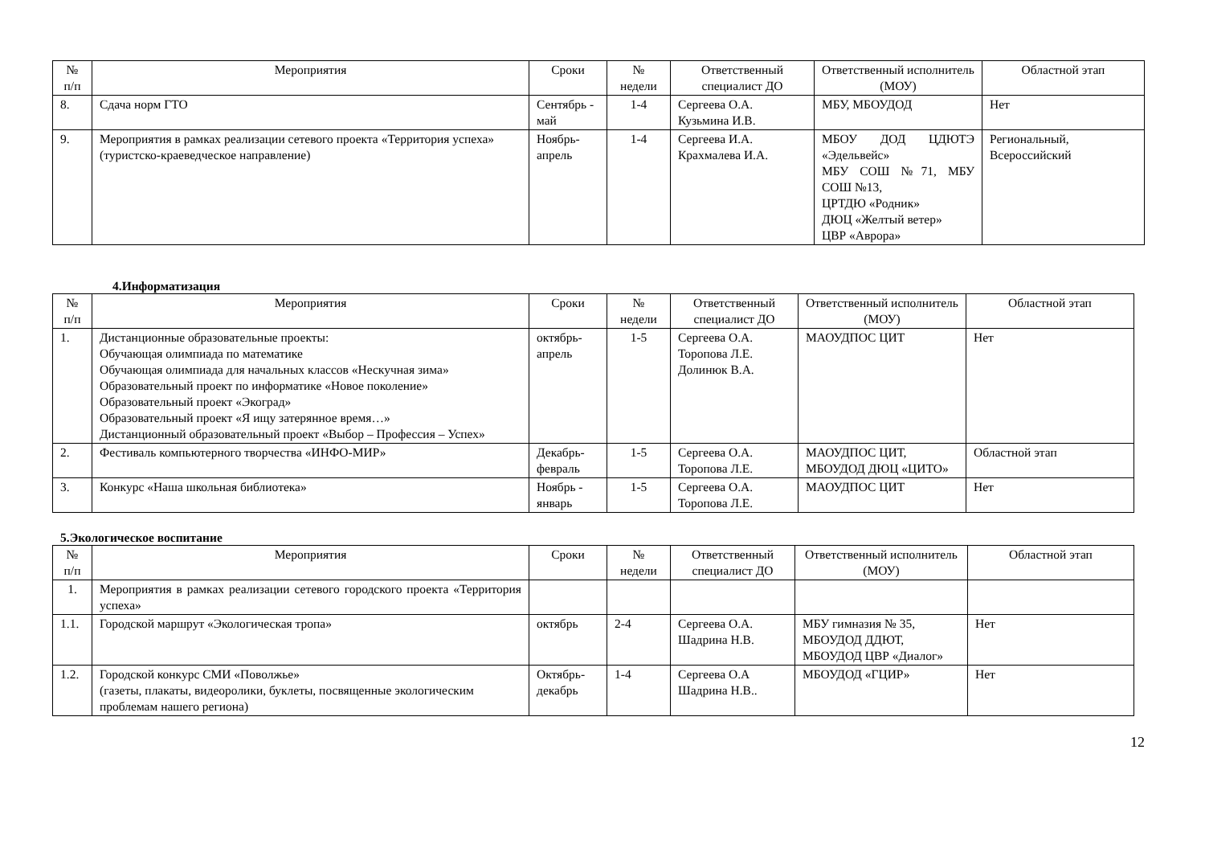| № п/п | Мероприятия | Сроки | № недели | Ответственный специалист ДО | Ответственный исполнитель (МОУ) | Областной этап |
| --- | --- | --- | --- | --- | --- | --- |
| 8. | Сдача норм ГТО | Сентябрь - май | 1-4 | Сергеева О.А. Кузьмина И.В. | МБУ, МБОУДОД | Нет |
| 9. | Мероприятия в рамках реализации сетевого проекта «Территория успеха» (туристско-краеведческое направление) | Ноябрь-апрель | 1-4 | Сергеева И.А. Крахмалева И.А. | МБОУ ДОД ЦДЮТЭ «Эдельвейс» МБУ СОШ №71, МБУ СОШ №13, ЦРТДЮ «Родник» ДЮЦ «Желтый ветер» ЦВР «Аврора» | Региональный, Всероссийский |
4.Информатизация
| № п/п | Мероприятия | Сроки | № недели | Ответственный специалист ДО | Ответственный исполнитель (МОУ) | Областной этап |
| --- | --- | --- | --- | --- | --- | --- |
| 1. | Дистанционные образовательные проекты: Обучающая олимпиада по математике Обучающая олимпиада для начальных классов «Нескучная зима» Образовательный проект по информатике «Новое поколение» Образовательный проект «Экоград» Образовательный проект «Я ищу затерянное время…» Дистанционный образовательный проект «Выбор – Профессия – Успех» | октябрь-апрель | 1-5 | Сергеева О.А. Торопова Л.Е. Долинюк В.А. | МАОУДПОС ЦИТ | Нет |
| 2. | Фестиваль компьютерного творчества «ИНФО-МИР» | Декабрь-февраль | 1-5 | Сергеева О.А. Торопова Л.Е. | МАОУДПОС ЦИТ, МБОУДОД ДЮЦ «ЦИТО» | Областной этап |
| 3. | Конкурс «Наша школьная библиотека» | Ноябрь - январь | 1-5 | Сергеева О.А. Торопова Л.Е. | МАОУДПОС ЦИТ | Нет |
5.Экологическое воспитание
| № п/п | Мероприятия | Сроки | № недели | Ответственный специалист ДО | Ответственный исполнитель (МОУ) | Областной этап |
| --- | --- | --- | --- | --- | --- | --- |
| 1. | Мероприятия в рамках реализации сетевого городского проекта «Территория успеха» | | | | | |
| 1.1. | Городской маршрут «Экологическая тропа» | октябрь | 2-4 | Сергеева О.А. Шадрина Н.В. | МБУ гимназия № 35, МБОУДОД ДДЮТ, МБОУДОД ЦВР «Диалог» | Нет |
| 1.2. | Городской конкурс СМИ «Поволжье» (газеты, плакаты, видеоролики, буклеты, посвященные экологическим проблемам нашего региона) | Октябрь-декабрь | 1-4 | Сергеева О.А Шадрина Н.В.. | МБОУДОД «ГЦИР» | Нет |
12